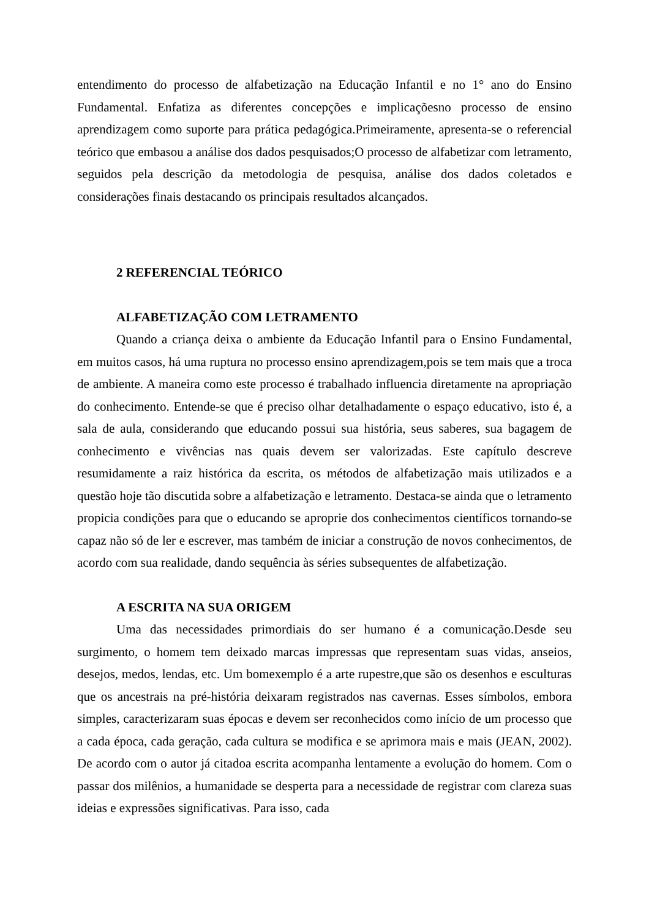entendimento do processo de alfabetização na Educação Infantil e no 1° ano do Ensino Fundamental. Enfatiza as diferentes concepções e implicaçõesno processo de ensino aprendizagem como suporte para prática pedagógica.Primeiramente, apresenta-se o referencial teórico que embasou a análise dos dados pesquisados;O processo de alfabetizar com letramento, seguidos pela descrição da metodologia de pesquisa, análise dos dados coletados e considerações finais destacando os principais resultados alcançados.
2 REFERENCIAL TEÓRICO
ALFABETIZAÇÃO COM LETRAMENTO
Quando a criança deixa o ambiente da Educação Infantil para o Ensino Fundamental, em muitos casos, há uma ruptura no processo ensino aprendizagem,pois se tem mais que a troca de ambiente. A maneira como este processo é trabalhado influencia diretamente na apropriação do conhecimento. Entende-se que é preciso olhar detalhadamente o espaço educativo, isto é, a sala de aula, considerando que educando possui sua história, seus saberes, sua bagagem de conhecimento e vivências nas quais devem ser valorizadas. Este capítulo descreve resumidamente a raiz histórica da escrita, os métodos de alfabetização mais utilizados e a questão hoje tão discutida sobre a alfabetização e letramento. Destaca-se ainda que o letramento propicia condições para que o educando se aproprie dos conhecimentos científicos tornando-se capaz não só de ler e escrever, mas também de iniciar a construção de novos conhecimentos, de acordo com sua realidade, dando sequência às séries subsequentes de alfabetização.
A ESCRITA NA SUA ORIGEM
Uma das necessidades primordiais do ser humano é a comunicação.Desde seu surgimento, o homem tem deixado marcas impressas que representam suas vidas, anseios, desejos, medos, lendas, etc. Um bomexemplo é a arte rupestre,que são os desenhos e esculturas que os ancestrais na pré-história deixaram registrados nas cavernas. Esses símbolos, embora simples, caracterizaram suas épocas e devem ser reconhecidos como início de um processo que a cada época, cada geração, cada cultura se modifica e se aprimora mais e mais (JEAN, 2002). De acordo com o autor já citadoa escrita acompanha lentamente a evolução do homem. Com o passar dos milênios, a humanidade se desperta para a necessidade de registrar com clareza suas ideias e expressões significativas. Para isso, cada